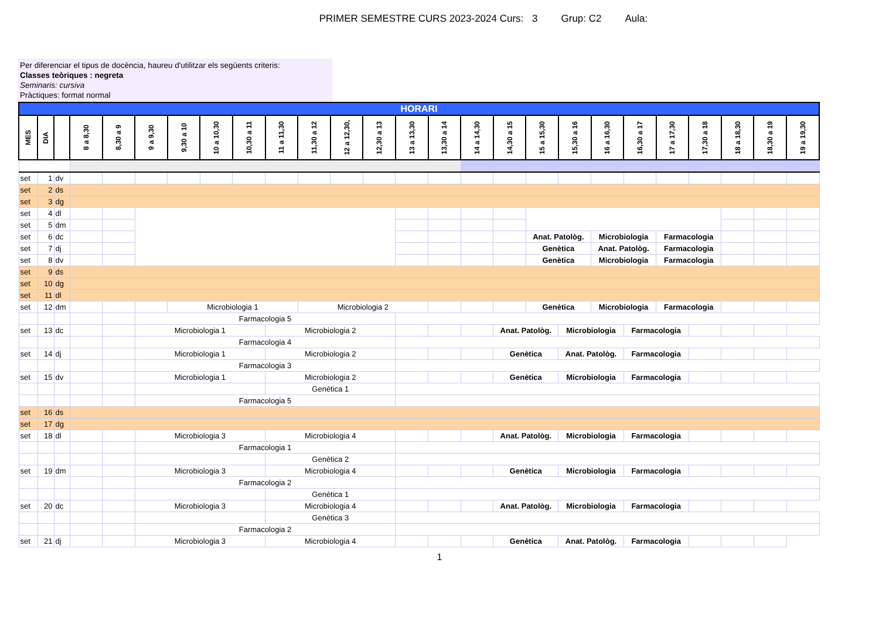PRIMER SEMESTRE CURS 2023-2024 Curs: 3 Grup: C2 Aula:
Per diferenciar el tipus de docència, haureu d'utilitzar els següents criteris:
Classes teòriques : negreta
Seminaris: cursiva
Pràctiques: format normal
| HORARI | | | | | | | | | | | | | | | | | | | | | | | | | |
| MES | DIA | | 8 a 8,30 | 8,30 a 9 | 9 a 9,30 | 9,30 a 10 | 10 a 10,30 | 10,30 a 11 | 11 a 11,30 | 11,30 a 12 | 12 a 12,30, | 12,30 a 13 | 13 a 13,30 | 13,30 a 14 | 14 a 14,30 | 14,30 a 15 | 15 a 15,30 | 15,30 a 16 | 16 a 16,30 | 16,30 a 17 | 17 a 17,30 | 17,30 a 18 | 18 a 18,30 | 18,30 a 19 | 19 a 19,30 |
| set | 1 | dv | | | | | | | | | | | | | | | | | | | | | | | |
| set | 2 | ds | | | | | | | | | | | | | | | | | | | | | | | |
| set | 3 | dg | | | | | | | | | | | | | | | | | | | | | | | |
| set | 4 | dl | | | | | | | | | | | | | | | | | | | | | | | |
| set | 5 | dm | | | | | | | | | | | | | | | | | | | | | | | |
| set | 6 | dc | | | | | | | | | | | | | | | Anat. Patològ. | | Microbiologia | | Farmacologia | | | | |
| set | 7 | dj | | | | | | | | | | | | | | | Genètica | | Anat. Patològ. | | Farmacologia | | | | |
| set | 8 | dv | | | | | | | | | | | | | | | Genètica | | Microbiologia | | Farmacologia | | | | |
| set | 9 | ds | | | | | | | | | | | | | | | | | | | | | | | |
| set | 10 | dg | | | | | | | | | | | | | | | | | | | | | | | |
| set | 11 | dl | | | | | | | | | | | | | | | | | | | | | | | |
| set | 12 | dm | | | | Microbiologia 1 | | | | Microbiologia 2 | | | | | | | Genètica | | Microbiologia | | Farmacologia | | | | |
| | | | | | Farmacologia 5 | | | | | | | | | | | | | | | | | | | | |
| set | 13 | dc | | | Microbiologia 1 | | | | Microbiologia 2 | | | | | | | Anat. Patològ. | | Microbiologia | | Farmacologia | | | | | |
| | | | | | Farmacologia 4 | | | | | | | | | | | | | | | | | | | | |
| set | 14 | dj | | | Microbiologia 1 | | | | Microbiologia 2 | | | | | | | Genètica | | Anat. Patològ. | | Farmacologia | | | | | |
| | | | | | Farmacologia 3 | | | | | | | | | | | | | | | | | | | | |
| set | 15 | dv | | | Microbiologia 1 | | | | Microbiologia 2 | | | | | | | Genètica | | Microbiologia | | Farmacologia | | | | | |
| | | | | | | | | | Genètica 1 | | | | | | | | | | | | | | | | |
| | | | | | Farmacologia 5 | | | | | | | | | | | | | | | | | | | | |
| set | 16 | ds | | | | | | | | | | | | | | | | | | | | | | | |
| set | 17 | dg | | | | | | | | | | | | | | | | | | | | | | | |
| set | 18 | dl | | | Microbiologia 3 | | | | Microbiologia 4 | | | | | | | Anat. Patològ. | | Microbiologia | | Farmacologia | | | | | |
| | | | | | Farmacologia 1 | | | | | | | | | | | | | | | | | | | | |
| | | | | | | | | | Genètica 2 | | | | | | | | | | | | | | | | |
| set | 19 | dm | | | Microbiologia 3 | | | | Microbiologia 4 | | | | | | | Genètica | | Microbiologia | | Farmacologia | | | | | |
| | | | | | Farmacologia 2 | | | | | | | | | | | | | | | | | | | | |
| | | | | | | | | | Genètica 1 | | | | | | | | | | | | | | | | |
| set | 20 | dc | | | Microbiologia 3 | | | | Microbiologia 4 | | | | | | | Anat. Patològ. | | Microbiologia | | Farmacologia | | | | | |
| | | | | | | | | | Genètica 3 | | | | | | | | | | | | | | | | |
| | | | | | Farmacologia 2 | | | | | | | | | | | | | | | | | | | | |
| set | 21 | dj | | | Microbiologia 3 | | | | Microbiologia 4 | | | | | | | Genètica | | Anat. Patològ. | | Farmacologia | | | | | |
1